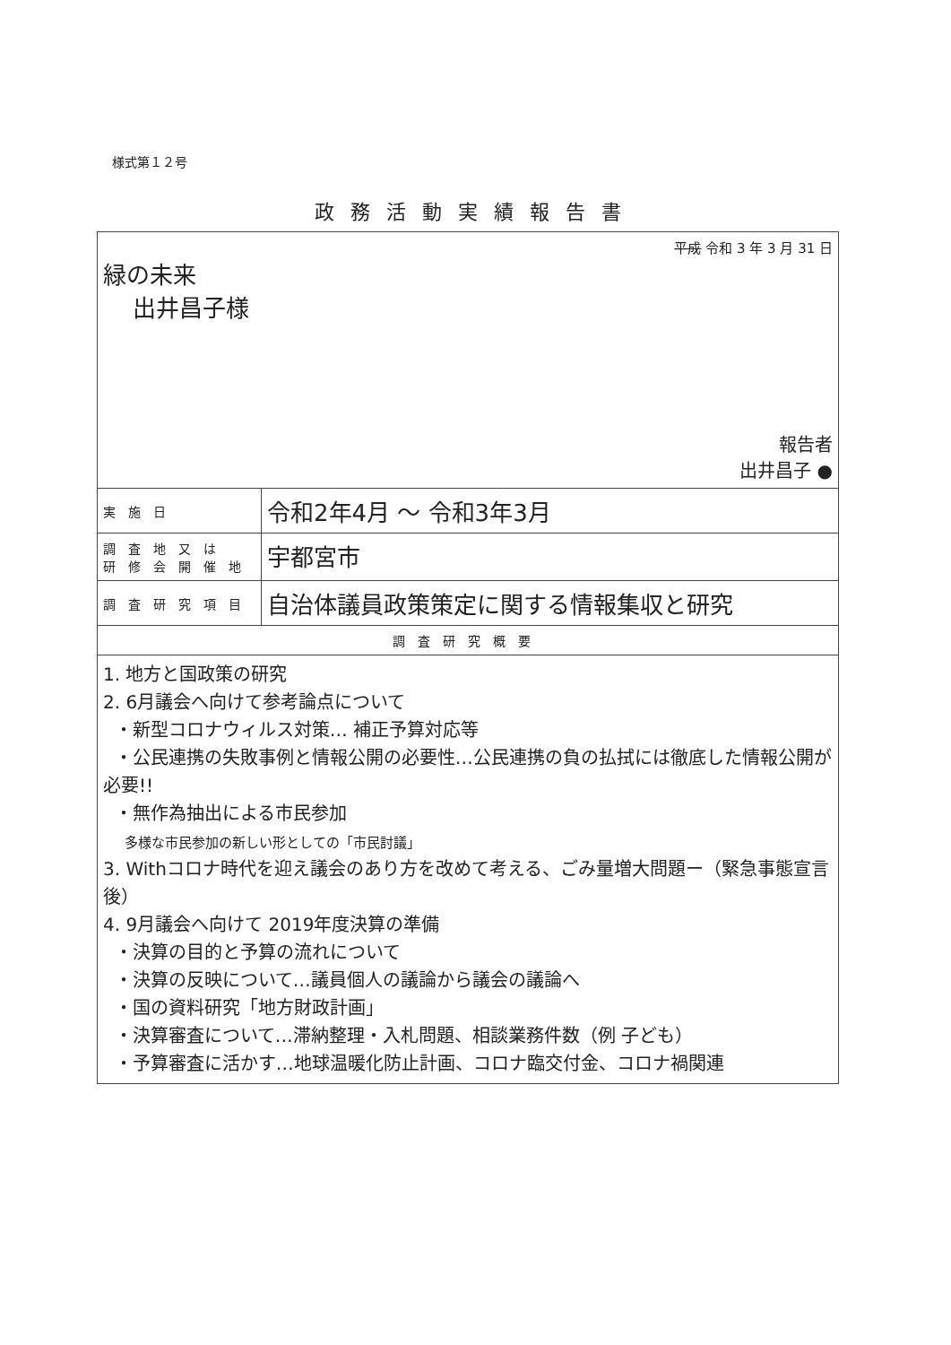様式第１２号
政務活動実績報告書
| 平成 令和 3 年 3 月 31 日 緑の未来 出井昌子様 報告者 出井昌子 ● | |
| 実施日 | 令和2年4月 〜 令和3年3月 |
| 調査地又は 研修会開催地 | 宇都宮市 |
| 調査研究項目 | 自治体議員政策策定に関する情報集収と研究 |
| 調査研究概要 | |
| 1. 地方と国政策の研究 2. 6月議会へ向けて参考論点について ・新型コロナウィルス対策… 補正予算対応等 ・公民連携の失敗事例と情報公開の必要性…公民連携の負の払拭には徹底した情報公開が必要!! ・無作為抽出による市民参加 多様な市民参加の新しい形としての「市民討議」 3. Withコロナ時代を迎え議会のあり方を改めて考える、ごみ量増大問題ー（緊急事態宣言後） 4. 9月議会へ向けて 2019年度決算の準備 ・決算の目的と予算の流れについて ・決算の反映について…議員個人の議論から議会の議論へ ・国の資料研究「地方財政計画」 ・決算審査について…滞納整理・入札問題、相談業務件数（例 子ども） ・予算審査に活かす…地球温暖化防止計画、コロナ臨交付金、コロナ禍関連 | |